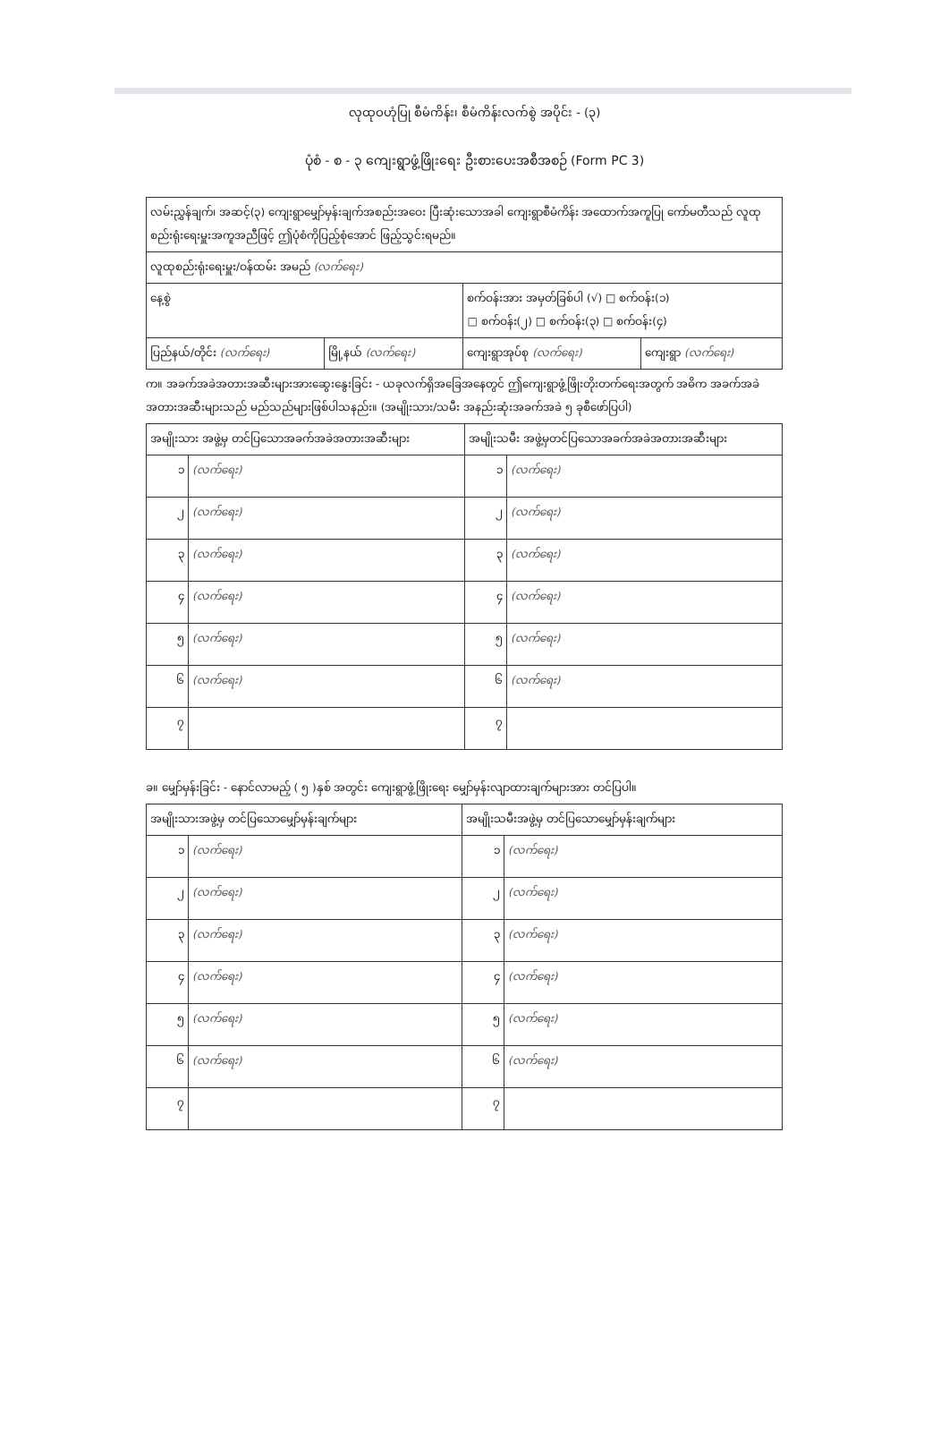လုထုဝဟုံပြု စီမံကိန်း၊ စီမံကိန်းလက်စွဲ အပိုင်း - (၃)
ပုံစံ - စ - ၃ ကျေးရွာဖွံ့ဖြိုးရေး ဦးစားပေးအစီအစဉ် (Form PC 3)
| လမ်းညွှန်ချက်၊ အဆင့်(၃) ကျေးရွာမျှော်မှန်းချက်အစည်းအဝေး ပြီးဆုံးသောအခါ ကျေးရွာစီမံကိန်း အထောက်အကူပြု ကော်မတီသည် လူထုစည်းရုံးရေးမှူးအကူအညီဖြင့် ဤပုံစံကိုပြည့်စုံအောင် ဖြည့်သွင်းရမည်။ | | | |
| လူထုစည်းရုံးရေးမှူး/ဝန်ထမ်း အမည် (လက်ရေး) | | | |
| နေ့စွဲ | | စက်ဝန်းအား အမှတ်ခြစ်ပါ (√) □ စက်ဝန်း(၁) □ စက်ဝန်း(၂) □ စက်ဝန်း(၃) □ စက်ဝန်း(၄) | |
| ပြည်နယ်/တိုင်း (လက်ရေး) | မြို့နယ် (လက်ရေး) | ကျေးရွာအုပ်စု (လက်ရေး) | ကျေးရွာ (လက်ရေး) |
က။ အခက်အခဲအတားအဆီးများအားဆွေးနွေးခြင်း - ယခုလက်ရှိအခြေအနေတွင် ဤကျေးရွာဖွံ့ဖြိုးတိုးတက်ရေးအတွက် အဓိက အခက်အခဲအတားအဆီးများသည် မည်သည်များဖြစ်ပါသနည်း။ (အမျိုးသား/သမီး အနည်းဆုံးအခက်အခဲ ၅ ခုစီဖော်ပြပါ)
| အမျိုးသား အဖွဲ့မှ တင်ပြသောအခက်အခဲအတားအဆီးများ | | အမျိုးသမီး အဖွဲ့မှတင်ပြသောအခက်အခဲအတားအဆီးများ | |
| --- | --- | --- | --- |
| ၁ | (လက်ရေး) | ၁ | (လက်ရေး) |
| ၂ | (လက်ရေး) | ၂ | (လက်ရေး) |
| ၃ | (လက်ရေး) | ၃ | (လက်ရေး) |
| ၄ | (လက်ရေး) | ၄ | (လက်ရေး) |
| ၅ | (လက်ရေး) | ၅ | (လက်ရေး) |
| ၆ | (လက်ရေး) | ၆ | (လက်ရေး) |
| ၇ | | ၇ | |
ခ။ မျှော်မှန်းခြင်း - နောင်လာမည့် ( ၅ )နှစ် အတွင်း ကျေးရွာဖွံ့ဖြိုးရေး မျှော်မှန်းလျာထားချက်များအား တင်ပြပါ။
| အမျိုးသားအဖွဲ့မှ တင်ပြသောမျှော်မှန်းချက်များ | | အမျိုးသမီးအဖွဲ့မှ တင်ပြသောမျှော်မှန်းချက်များ | |
| --- | --- | --- | --- |
| ၁ | (လက်ရေး) | ၁ | (လက်ရေး) |
| ၂ | (လက်ရေး) | ၂ | (လက်ရေး) |
| ၃ | (လက်ရေး) | ၃ | (လက်ရေး) |
| ၄ | (လက်ရေး) | ၄ | (လက်ရေး) |
| ၅ | (လက်ရေး) | ၅ | (လက်ရေး) |
| ၆ | (လက်ရေး) | ၆ | (လက်ရေး) |
| ၇ | | ၇ | |